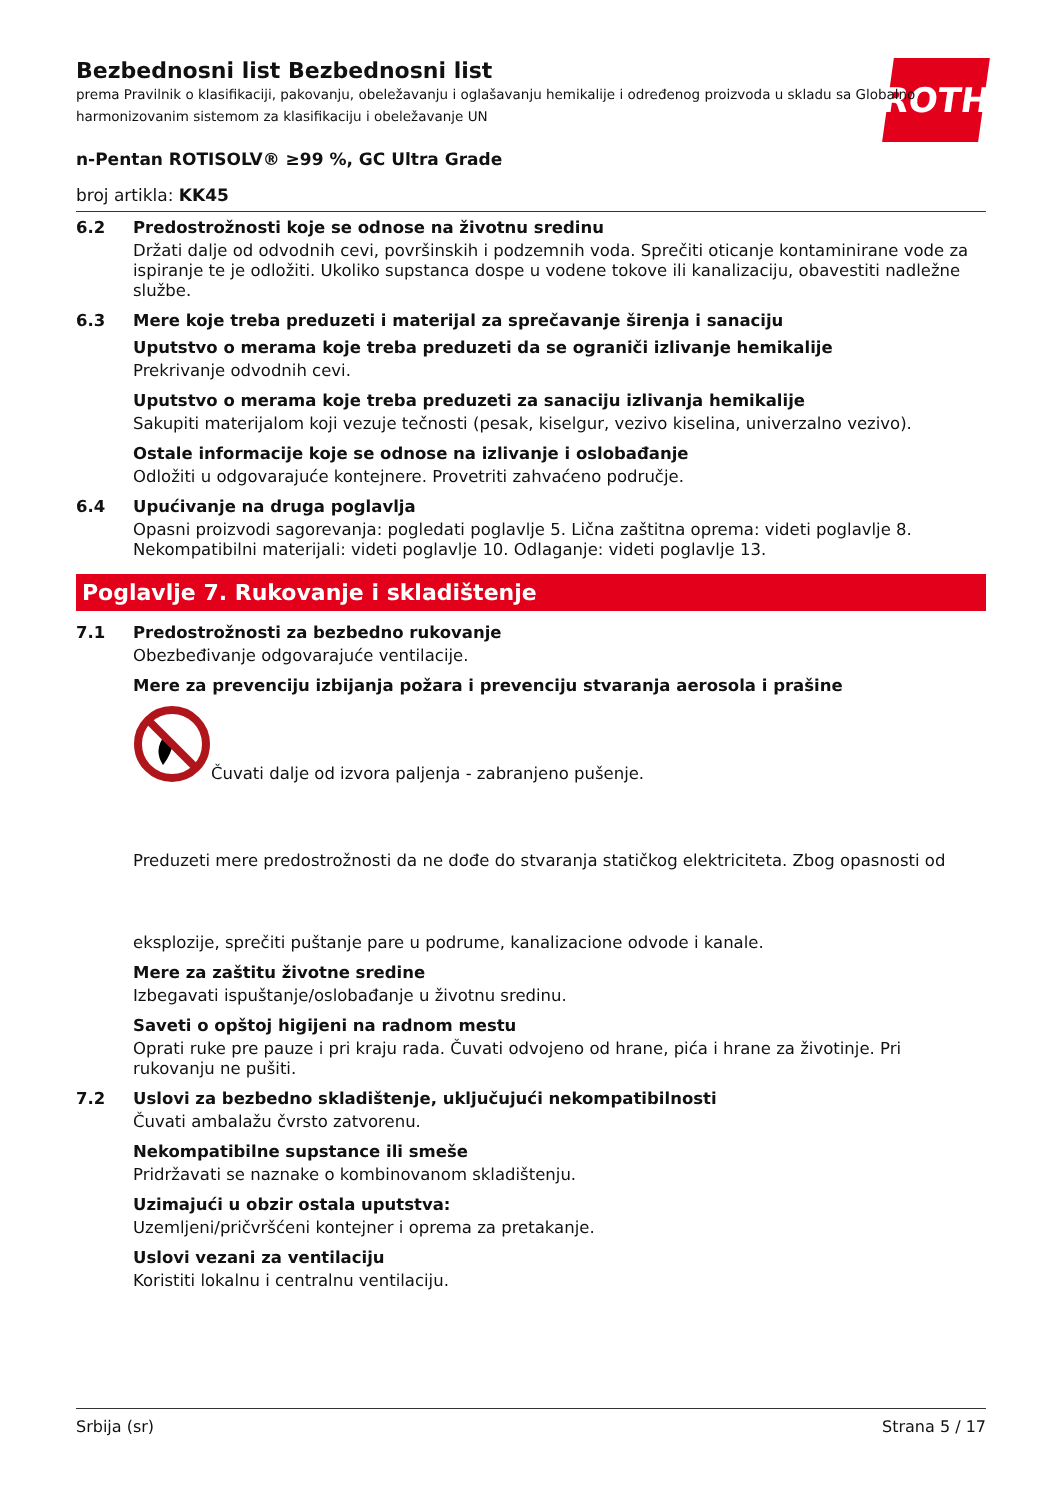ROTH
Bezbednosni list Bezbednosni list
prema Pravilnik o klasifikaciji, pakovanju, obeležavanju i oglašavanju hemikalije i određenog proizvoda u skladu sa Globalno harmonizovanim sistemom za klasifikaciju i obeležavanje UN
n-Pentan ROTISOLV® ≥99 %, GC Ultra Grade
broj artikla: KK45
6.2 Predostrožnosti koje se odnose na životnu sredinu
Držati dalje od odvodnih cevi, površinskih i podzemnih voda. Sprečiti oticanje kontaminirane vode za ispiranje te je odložiti. Ukoliko supstanca dospe u vodene tokove ili kanalizaciju, obavestiti nadležne službe.
6.3 Mere koje treba preduzeti i materijal za sprečavanje širenja i sanaciju
Uputstvo o merama koje treba preduzeti da se ograniči izlivanje hemikalije
Prekrivanje odvodnih cevi.
Uputstvo o merama koje treba preduzeti za sanaciju izlivanja hemikalije
Sakupiti materijalom koji vezuje tečnosti (pesak, kiselgur, vezivo kiselina, univerzalno vezivo).
Ostale informacije koje se odnose na izlivanje i oslobađanje
Odložiti u odgovarajuće kontejnere. Provetriti zahvaćeno područje.
6.4 Upućivanje na druga poglavlja
Opasni proizvodi sagorevanja: pogledati poglavlje 5. Lična zaštitna oprema: videti poglavlje 8. Nekompatibilni materijali: videti poglavlje 10. Odlaganje: videti poglavlje 13.
Poglavlje 7. Rukovanje i skladištenje
7.1 Predostrožnosti za bezbedno rukovanje
Obezbeđivanje odgovarajuće ventilacije.
Mere za prevenciju izbijanja požara i prevenciju stvaranja aerosola i prašine
Čuvati dalje od izvora paljenja - zabranjeno pušenje.
Preduzeti mere predostrožnosti da ne dođe do stvaranja statičkog elektriciteta. Zbog opasnosti od
eksplozije, sprečiti puštanje pare u podrume, kanalizacione odvode i kanale.
Mere za zaštitu životne sredine
Izbegavati ispuštanje/oslobađanje u životnu sredinu.
Saveti o opštoj higijeni na radnom mestu
Oprati ruke pre pauze i pri kraju rada. Čuvati odvojeno od hrane, pića i hrane za životinje. Pri rukovanju ne pušiti.
7.2 Uslovi za bezbedno skladištenje, uključujući nekompatibilnosti
Čuvati ambalažu čvrsto zatvorenu.
Nekompatibilne supstance ili smeše
Pridržavati se naznake o kombinovanom skladištenju.
Uzimajući u obzir ostala uputstva:
Uzemljeni/pričvršćeni kontejner i oprema za pretakanje.
Uslovi vezani za ventilaciju
Koristiti lokalnu i centralnu ventilaciju.
Srbija (sr) Strana 5 / 17